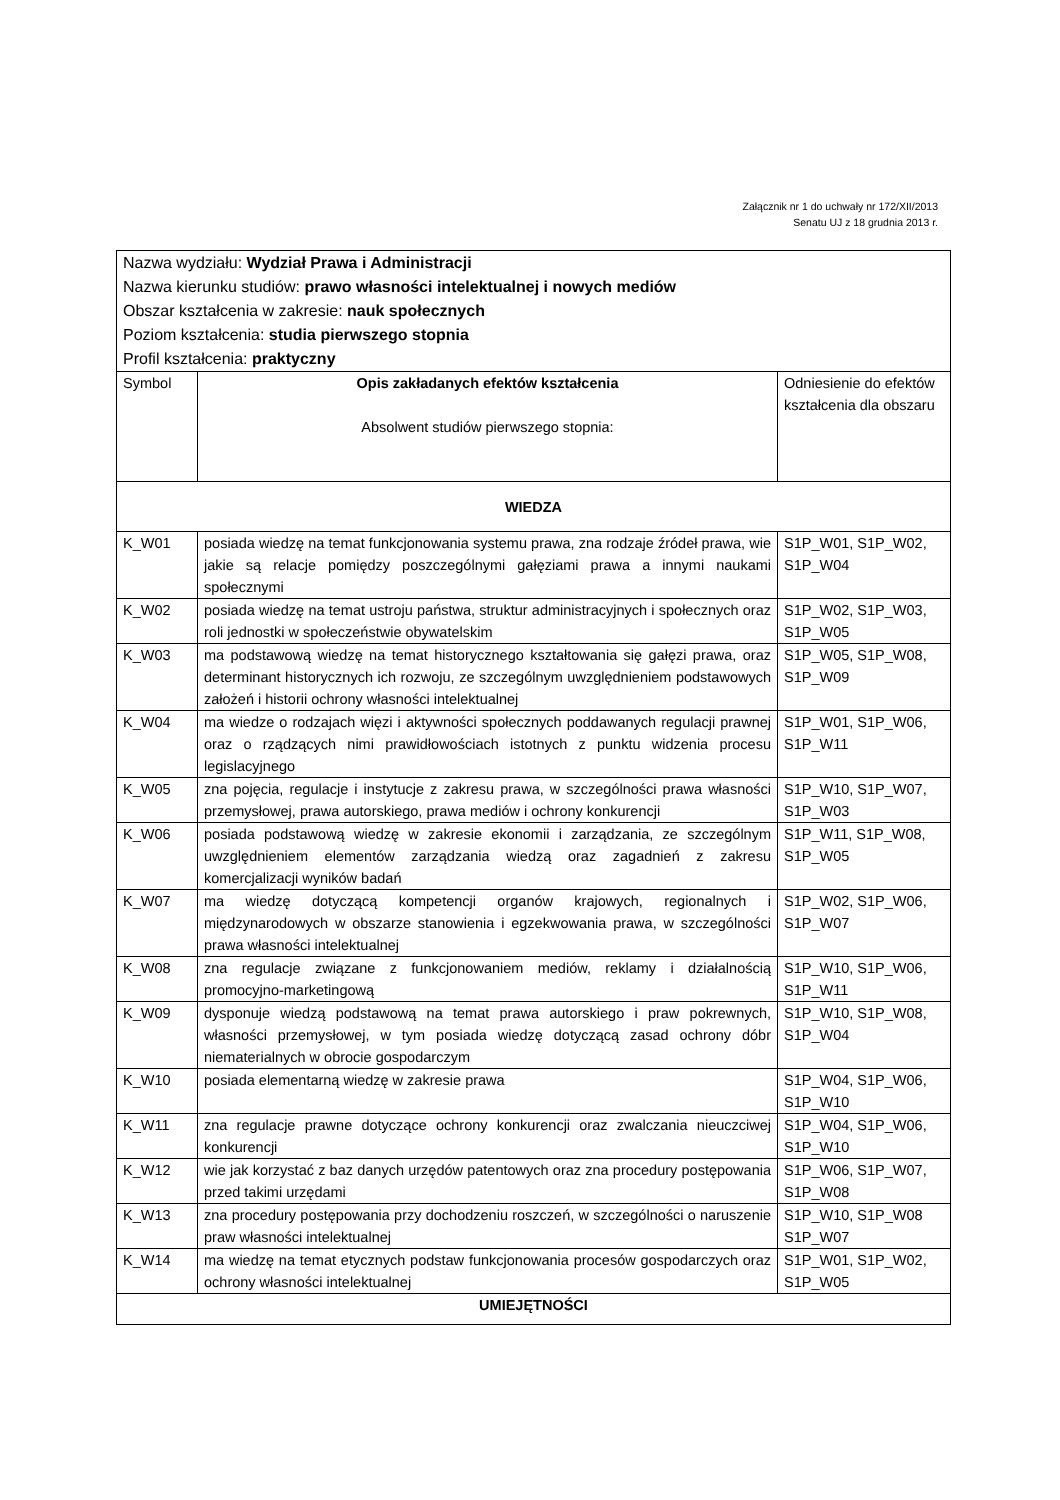Załącznik nr 1 do uchwały nr 172/XII/2013
Senatu UJ z 18 grudnia 2013 r.
| Nazwa wydziału: Wydział Prawa i Administracji Nazwa kierunku studiów: prawo własności intelektualnej i nowych mediów Obszar kształcenia w zakresie: nauk społecznych Poziom kształcenia: studia pierwszego stopnia Profil kształcenia: praktyczny | | |
| Symbol | Opis zakładanych efektów kształcenia Absolwent studiów pierwszego stopnia: | Odniesienie do efektów kształcenia dla obszaru |
| WIEDZA | | |
| K_W01 | posiada wiedzę na temat funkcjonowania systemu prawa, zna rodzaje źródeł prawa, wie jakie są relacje pomiędzy poszczególnymi gałęziami prawa a innymi naukami społecznymi | S1P_W01, S1P_W02, S1P_W04 |
| K_W02 | posiada wiedzę na temat ustroju państwa, struktur administracyjnych i społecznych oraz roli jednostki w społeczeństwie obywatelskim | S1P_W02, S1P_W03, S1P_W05 |
| K_W03 | ma podstawową wiedzę na temat historycznego kształtowania się gałęzi prawa, oraz determinant historycznych ich rozwoju, ze szczególnym uwzględnieniem podstawowych założeń i historii ochrony własności intelektualnej | S1P_W05, S1P_W08, S1P_W09 |
| K_W04 | ma wiedze o rodzajach więzi i aktywności społecznych poddawanych regulacji prawnej oraz o rządzących nimi prawidłowościach istotnych z punktu widzenia procesu legislacyjnego | S1P_W01, S1P_W06, S1P_W11 |
| K_W05 | zna pojęcia, regulacje i instytucje z zakresu prawa, w szczególności prawa własności przemysłowej, prawa autorskiego, prawa mediów i ochrony konkurencji | S1P_W10, S1P_W07, S1P_W03 |
| K_W06 | posiada podstawową wiedzę w zakresie ekonomii i zarządzania, ze szczególnym uwzględnieniem elementów zarządzania wiedzą oraz zagadnień z zakresu komercjalizacji wyników badań | S1P_W11, S1P_W08, S1P_W05 |
| K_W07 | ma wiedzę dotyczącą kompetencji organów krajowych, regionalnych i międzynarodowych w obszarze stanowienia i egzekwowania prawa, w szczególności prawa własności intelektualnej | S1P_W02, S1P_W06, S1P_W07 |
| K_W08 | zna regulacje związane z funkcjonowaniem mediów, reklamy i działalnością promocyjno-marketingową | S1P_W10, S1P_W06, S1P_W11 |
| K_W09 | dysponuje wiedzą podstawową na temat prawa autorskiego i praw pokrewnych, własności przemysłowej, w tym posiada wiedzę dotyczącą zasad ochrony dóbr niematerialnych w obrocie gospodarczym | S1P_W10, S1P_W08, S1P_W04 |
| K_W10 | posiada elementarną wiedzę w zakresie prawa | S1P_W04, S1P_W06, S1P_W10 |
| K_W11 | zna regulacje prawne dotyczące ochrony konkurencji oraz zwalczania nieuczciwej konkurencji | S1P_W04, S1P_W06, S1P_W10 |
| K_W12 | wie jak korzystać z baz danych urzędów patentowych oraz zna procedury postępowania przed takimi urzędami | S1P_W06, S1P_W07, S1P_W08 |
| K_W13 | zna procedury postępowania przy dochodzeniu roszczeń, w szczególności o naruszenie praw własności intelektualnej | S1P_W10, S1P_W08 S1P_W07 |
| K_W14 | ma wiedzę na temat etycznych podstaw funkcjonowania procesów gospodarczych oraz ochrony własności intelektualnej | S1P_W01, S1P_W02, S1P_W05 |
| UMIEJĘTNOŚCI | | |